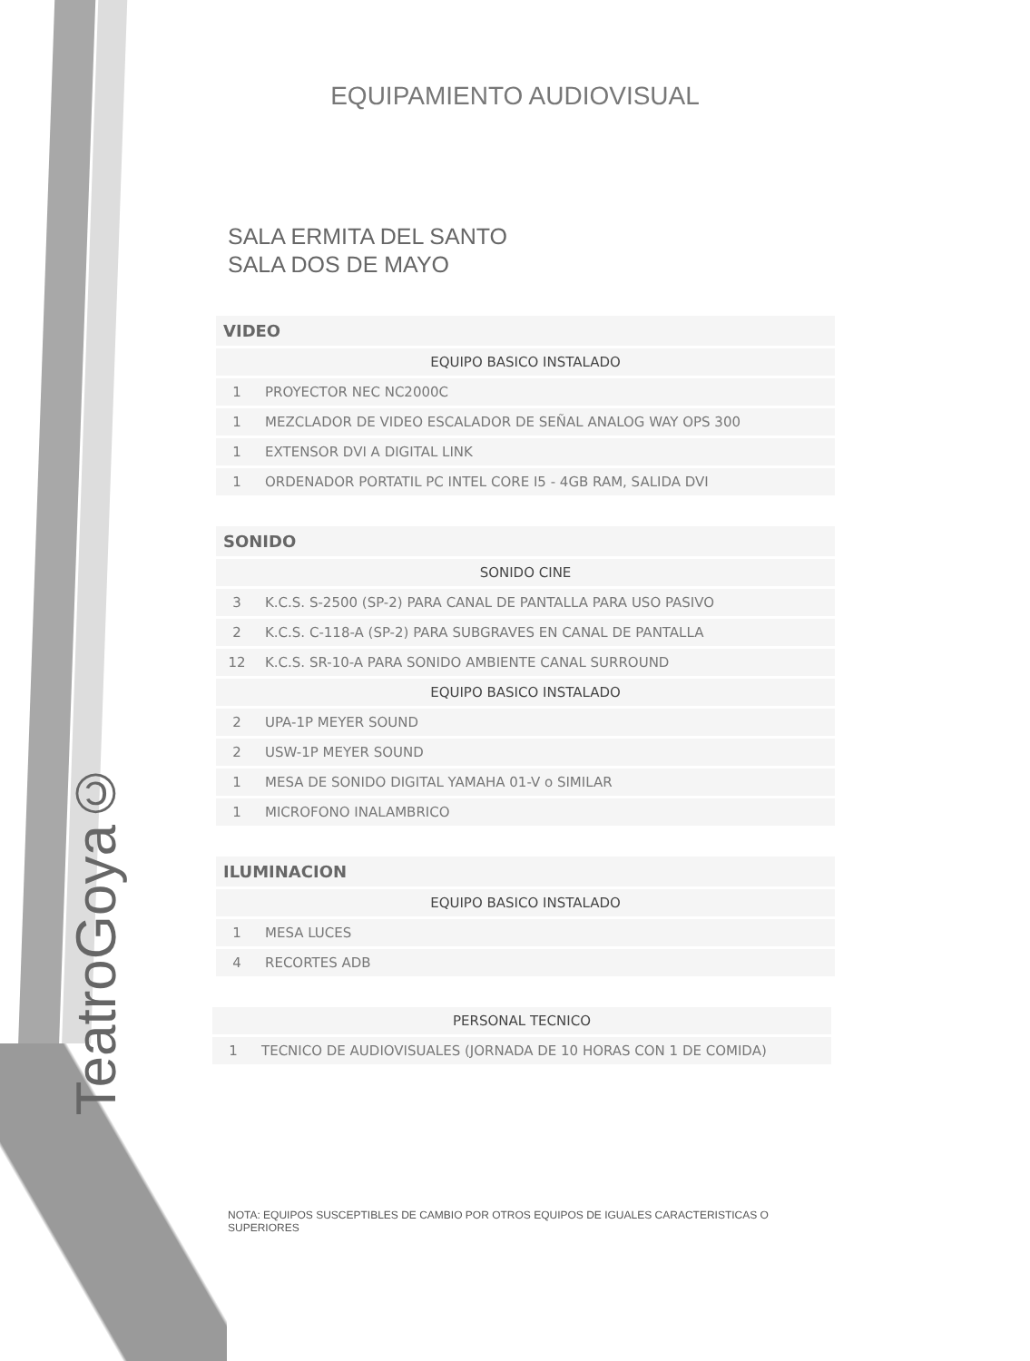TeatroGoya©
EQUIPAMIENTO AUDIOVISUAL
SALA ERMITA DEL SANTO
SALA DOS DE MAYO
| VIDEO | |
| --- | --- |
| EQUIPO BASICO INSTALADO | |
| 1 | PROYECTOR NEC NC2000C |
| 1 | MEZCLADOR DE VIDEO ESCALADOR DE SEÑAL ANALOG WAY OPS 300 |
| 1 | EXTENSOR DVI A DIGITAL LINK |
| 1 | ORDENADOR PORTATIL PC INTEL CORE I5 - 4GB RAM, SALIDA DVI |
| SONIDO | |
| --- | --- |
| SONIDO CINE | |
| 3 | K.C.S. S-2500 (SP-2) PARA CANAL DE PANTALLA PARA USO PASIVO |
| 2 | K.C.S. C-118-A (SP-2) PARA SUBGRAVES EN CANAL DE PANTALLA |
| 12 | K.C.S. SR-10-A PARA SONIDO AMBIENTE CANAL SURROUND |
| EQUIPO BASICO INSTALADO | |
| 2 | UPA-1P MEYER SOUND |
| 2 | USW-1P MEYER SOUND |
| 1 | MESA DE SONIDO DIGITAL YAMAHA 01-V o SIMILAR |
| 1 | MICROFONO INALAMBRICO |
| ILUMINACION | |
| --- | --- |
| EQUIPO BASICO INSTALADO | |
| 1 | MESA LUCES |
| 4 | RECORTES ADB |
| PERSONAL TECNICO | |
| 1 | TECNICO DE AUDIOVISUALES (JORNADA DE 10 HORAS CON 1 DE COMIDA) |
NOTA: EQUIPOS SUSCEPTIBLES DE CAMBIO POR OTROS EQUIPOS DE IGUALES CARACTERISTICAS O SUPERIORES